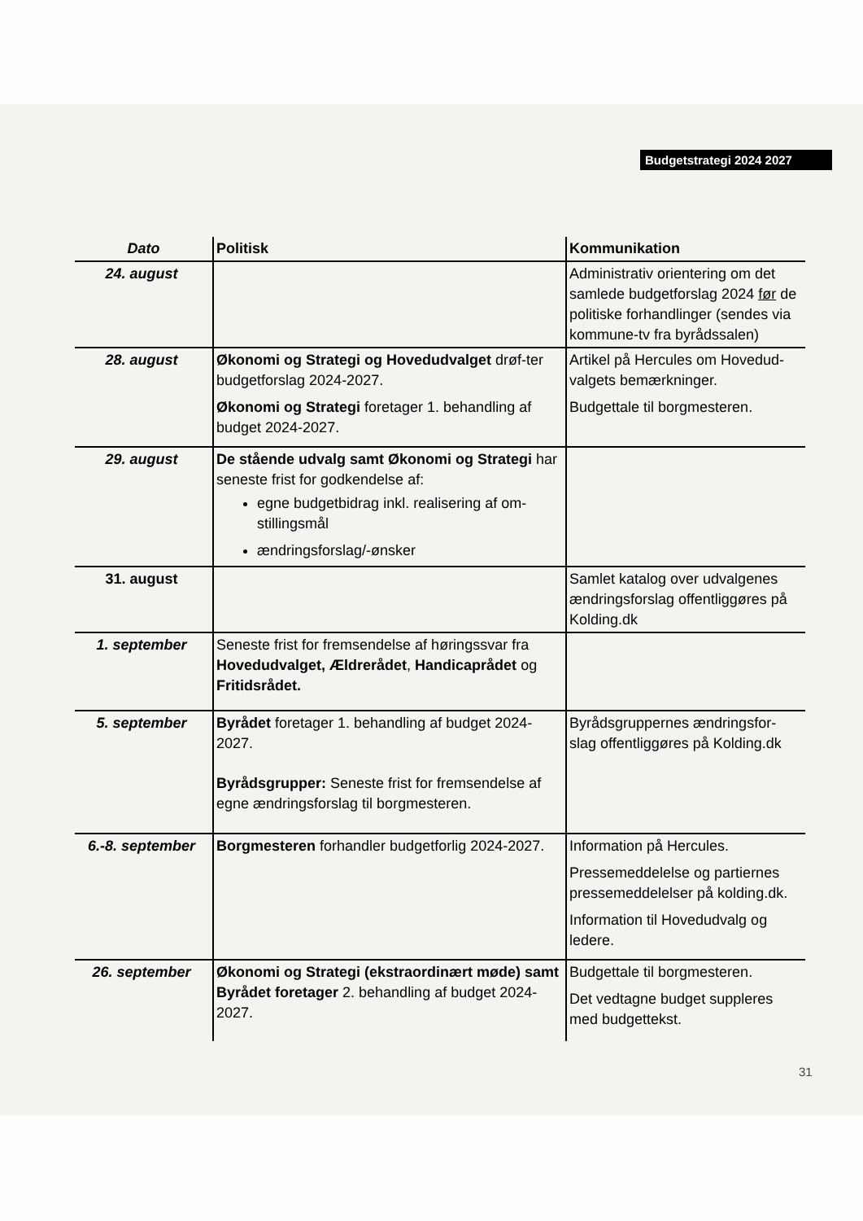Budgetstrategi 2024 2027
| Dato | Politisk | Kommunikation |
| --- | --- | --- |
| 24. august | | Administrativ orientering om det samlede budgetforslag 2024 før de politiske forhandlinger (sendes via kommune-tv fra byrådssalen) |
| 28. august | Økonomi og Strategi og Hovedudvalget drøf-ter budgetforslag 2024-2027. Økonomi og Strategi foretager 1. behandling af budget 2024-2027. | Artikel på Hercules om Hovedud-valgets bemærkninger. Budgettale til borgmesteren. |
| 29. august | De stående udvalg samt Økonomi og Strategi har seneste frist for godkendelse af: egne budgetbidrag inkl. realisering af om-stillingsmål ændringsforslag/-ønsker | |
| 31. august | | Samlet katalog over udvalgenes ændringsforslag offentliggøres på Kolding.dk |
| 1. september | Seneste frist for fremsendelse af høringssvar fra Hovedudvalget, Ældrerådet , Handicaprådet og Fritidsrådet. | |
| 5. september | Byrådet foretager 1. behandling af budget 2024-2027. Byrådsgrupper: Seneste frist for fremsendelse af egne ændringsforslag til borgmesteren. | Byrådsgruppernes ændringsfor-slag offentliggøres på Kolding.dk |
| 6.-8. september | Borgmesteren forhandler budgetforlig 2024-2027. | Information på Hercules. Pressemeddelelse og partiernes pressemeddelelser på kolding.dk. Information til Hovedudvalg og ledere. |
| 26. september | Økonomi og Strategi (ekstraordinært møde) samt Byrådet foretager 2. behandling af budget 2024-2027. | Budgettale til borgmesteren. Det vedtagne budget suppleres med budgettekst. |
31